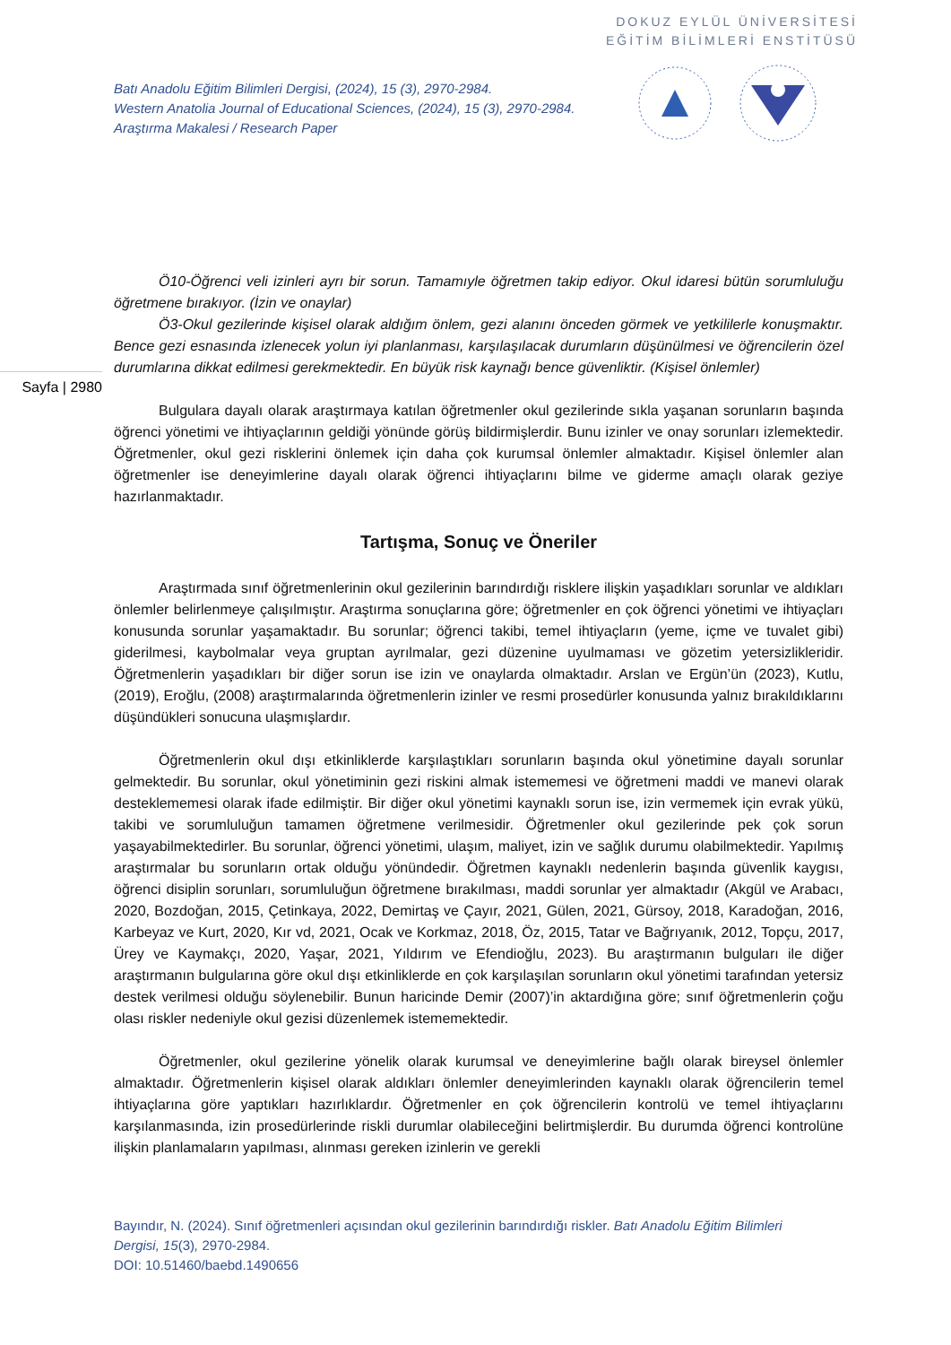DOKUZ EYLÜL ÜNİVERSİTESİ
EĞİTİM BİLİMLERİ ENSTİTÜSÜ
Batı Anadolu Eğitim Bilimleri Dergisi, (2024), 15 (3), 2970-2984.
Western Anatolia Journal of Educational Sciences, (2024), 15 (3), 2970-2984.
Araştırma Makalesi / Research Paper
Sayfa | 2980
Ö10-Öğrenci veli izinleri ayrı bir sorun. Tamamıyle öğretmen takip ediyor. Okul idaresi bütün sorumluluğu öğretmene bırakıyor. (İzin ve onaylar)
Ö3-Okul gezilerinde kişisel olarak aldığım önlem, gezi alanını önceden görmek ve yetkililerle konuşmaktır. Bence gezi esnasında izlenecek yolun iyi planlanması, karşılaşılacak durumların düşünülmesi ve öğrencilerin özel durumlarına dikkat edilmesi gerekmektedir. En büyük risk kaynağı bence güvenliktir. (Kişisel önlemler)
Bulgulara dayalı olarak araştırmaya katılan öğretmenler okul gezilerinde sıkla yaşanan sorunların başında öğrenci yönetimi ve ihtiyaçlarının geldiği yönünde görüş bildirmişlerdir. Bunu izinler ve onay sorunları izlemektedir. Öğretmenler, okul gezi risklerini önlemek için daha çok kurumsal önlemler almaktadır. Kişisel önlemler alan öğretmenler ise deneyimlerine dayalı olarak öğrenci ihtiyaçlarını bilme ve giderme amaçlı olarak geziye hazırlanmaktadır.
Tartışma, Sonuç ve Öneriler
Araştırmada sınıf öğretmenlerinin okul gezilerinin barındırdığı risklere ilişkin yaşadıkları sorunlar ve aldıkları önlemler belirlenmeye çalışılmıştır. Araştırma sonuçlarına göre; öğretmenler en çok öğrenci yönetimi ve ihtiyaçları konusunda sorunlar yaşamaktadır. Bu sorunlar; öğrenci takibi, temel ihtiyaçların (yeme, içme ve tuvalet gibi) giderilmesi, kaybolmalar veya gruptan ayrılmalar, gezi düzenine uyulmaması ve gözetim yetersizlikleridir. Öğretmenlerin yaşadıkları bir diğer sorun ise izin ve onaylarda olmaktadır. Arslan ve Ergün’ün (2023), Kutlu, (2019), Eroğlu, (2008) araştırmalarında öğretmenlerin izinler ve resmi prosedürler konusunda yalnız bırakıldıklarını düşündükleri sonucuna ulaşmışlardır.
Öğretmenlerin okul dışı etkinliklerde karşılaştıkları sorunların başında okul yönetimine dayalı sorunlar gelmektedir. Bu sorunlar, okul yönetiminin gezi riskini almak istememesi ve öğretmeni maddi ve manevi olarak desteklememesi olarak ifade edilmiştir. Bir diğer okul yönetimi kaynaklı sorun ise, izin vermemek için evrak yükü, takibi ve sorumluluğun tamamen öğretmene verilmesidir. Öğretmenler okul gezilerinde pek çok sorun yaşayabilmektedirler. Bu sorunlar, öğrenci yönetimi, ulaşım, maliyet, izin ve sağlık durumu olabilmektedir. Yapılmış araştırmalar bu sorunların ortak olduğu yönündedir. Öğretmen kaynaklı nedenlerin başında güvenlik kaygısı, öğrenci disiplin sorunları, sorumluluğun öğretmene bırakılması, maddi sorunlar yer almaktadır (Akgül ve Arabacı, 2020, Bozdoğan, 2015, Çetinkaya, 2022, Demirtaş ve Çayır, 2021, Gülen, 2021, Gürsoy, 2018, Karadoğan, 2016, Karbeyaz ve Kurt, 2020, Kır vd, 2021, Ocak ve Korkmaz, 2018, Öz, 2015, Tatar ve Bağrıyanık, 2012, Topçu, 2017, Ürey ve Kaymakçı, 2020, Yaşar, 2021, Yıldırım ve Efendioğlu, 2023). Bu araştırmanın bulguları ile diğer araştırmanın bulgularına göre okul dışı etkinliklerde en çok karşılaşılan sorunların okul yönetimi tarafından yetersiz destek verilmesi olduğu söylenebilir. Bunun haricinde Demir (2007)’in aktardığına göre; sınıf öğretmenlerin çoğu olası riskler nedeniyle okul gezisi düzenlemek istememektedir.
Öğretmenler, okul gezilerine yönelik olarak kurumsal ve deneyimlerine bağlı olarak bireysel önlemler almaktadır. Öğretmenlerin kişisel olarak aldıkları önlemler deneyimlerinden kaynaklı olarak öğrencilerin temel ihtiyaçlarına göre yaptıkları hazırlıklardır. Öğretmenler en çok öğrencilerin kontrolü ve temel ihtiyaçlarını karşılanmasında, izin prosedürlerinde riskli durumlar olabileceğini belirtmişlerdir. Bu durumda öğrenci kontrolüne ilişkin planlamaların yapılması, alınması gereken izinlerin ve gerekli
Bayındır, N. (2024). Sınıf öğretmenleri açısından okul gezilerinin barındırdığı riskler. Batı Anadolu Eğitim Bilimleri Dergisi, 15(3), 2970-2984.
DOI: 10.51460/baebd.1490656